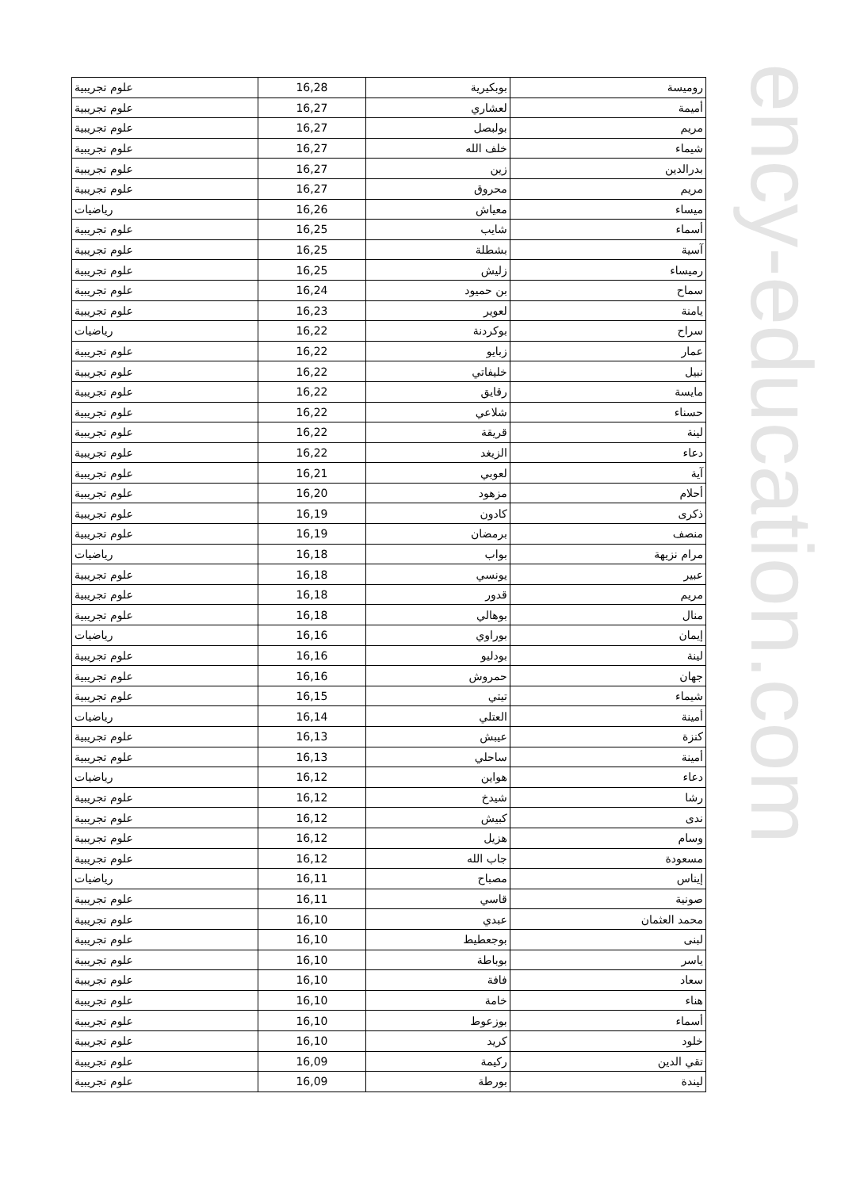ency-education.com
| روميسة | بوبكيرية | 16,28 | علوم تجريبية |
| أميمة | لعشاري | 16,27 | علوم تجريبية |
| مريم | بولبصل | 16,27 | علوم تجريبية |
| شيماء | خلف الله | 16,27 | علوم تجريبية |
| بدرالدين | زين | 16,27 | علوم تجريبية |
| مريم | محروق | 16,27 | علوم تجريبية |
| ميساء | معياش | 16,26 | رياضيات |
| أسماء | شايب | 16,25 | علوم تجريبية |
| آسية | بشطلة | 16,25 | علوم تجريبية |
| رميساء | زليش | 16,25 | علوم تجريبية |
| سماح | بن حميود | 16,24 | علوم تجريبية |
| يامنة | لعوير | 16,23 | علوم تجريبية |
| سراح | بوكردنة | 16,22 | رياضيات |
| عمار | زبايو | 16,22 | علوم تجريبية |
| نبيل | خليفاتي | 16,22 | علوم تجريبية |
| مايسة | رقايق | 16,22 | علوم تجريبية |
| حسناء | شلاعي | 16,22 | علوم تجريبية |
| لينة | قريقة | 16,22 | علوم تجريبية |
| دعاء | الزيغد | 16,22 | علوم تجريبية |
| آية | لعوبي | 16,21 | علوم تجريبية |
| أحلام | مزهود | 16,20 | علوم تجريبية |
| ذكرى | كادون | 16,19 | علوم تجريبية |
| منصف | برمضان | 16,19 | علوم تجريبية |
| مرام نزيهة | بواب | 16,18 | رياضيات |
| عبير | يونسي | 16,18 | علوم تجريبية |
| مريم | قدور | 16,18 | علوم تجريبية |
| منال | بوهالي | 16,18 | علوم تجريبية |
| إيمان | بوراوي | 16,16 | رياضيات |
| لينة | بودليو | 16,16 | علوم تجريبية |
| جهان | حمروش | 16,16 | علوم تجريبية |
| شيماء | تيتي | 16,15 | علوم تجريبية |
| أمينة | العتلي | 16,14 | رياضيات |
| كنزة | عيبش | 16,13 | علوم تجريبية |
| أمينة | ساحلي | 16,13 | علوم تجريبية |
| دعاء | هواين | 16,12 | رياضيات |
| رشا | شيدخ | 16,12 | علوم تجريبية |
| ندى | كبيش | 16,12 | علوم تجريبية |
| وسام | هزيل | 16,12 | علوم تجريبية |
| مسعودة | جاب الله | 16,12 | علوم تجريبية |
| إيناس | مصباح | 16,11 | رياضيات |
| صونية | قاسي | 16,11 | علوم تجريبية |
| محمد العثمان | عبدي | 16,10 | علوم تجريبية |
| لبنى | بوجعطيط | 16,10 | علوم تجريبية |
| ياسر | بوباطة | 16,10 | علوم تجريبية |
| سعاد | فافة | 16,10 | علوم تجريبية |
| هناء | خامة | 16,10 | علوم تجريبية |
| أسماء | بوزعوط | 16,10 | علوم تجريبية |
| خلود | كريد | 16,10 | علوم تجريبية |
| تقي الدين | ركيمة | 16,09 | علوم تجريبية |
| ليندة | بورطة | 16,09 | علوم تجريبية |